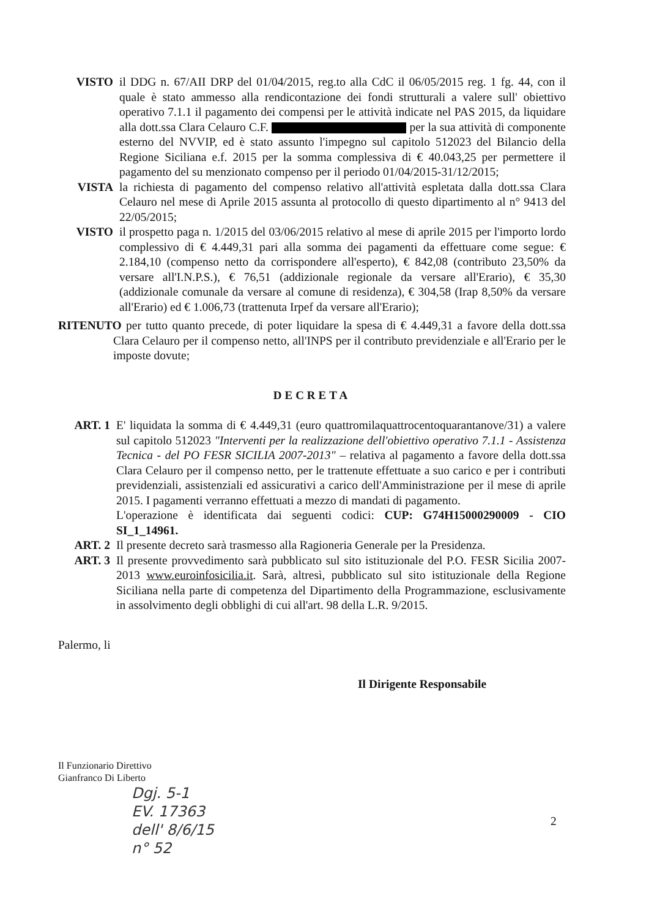VISTO il DDG n. 67/AII DRP del 01/04/2015, reg.to alla CdC il 06/05/2015 reg. 1 fg. 44, con il quale è stato ammesso alla rendicontazione dei fondi strutturali a valere sull' obiettivo operativo 7.1.1 il pagamento dei compensi per le attività indicate nel PAS 2015, da liquidare alla dott.ssa Clara Celauro C.F. per la sua attività di componente esterno del NVVIP, ed è stato assunto l'impegno sul capitolo 512023 del Bilancio della Regione Siciliana e.f. 2015 per la somma complessiva di € 40.043,25 per permettere il pagamento del su menzionato compenso per il periodo 01/04/2015-31/12/2015;
VISTA la richiesta di pagamento del compenso relativo all'attività espletata dalla dott.ssa Clara Celauro nel mese di Aprile 2015 assunta al protocollo di questo dipartimento al n° 9413 del 22/05/2015;
VISTO il prospetto paga n. 1/2015 del 03/06/2015 relativo al mese di aprile 2015 per l'importo lordo complessivo di € 4.449,31 pari alla somma dei pagamenti da effettuare come segue: € 2.184,10 (compenso netto da corrispondere all'esperto), € 842,08 (contributo 23,50% da versare all'I.N.P.S.), € 76,51 (addizionale regionale da versare all'Erario), € 35,30 (addizionale comunale da versare al comune di residenza), € 304,58 (Irap 8,50% da versare all'Erario) ed € 1.006,73 (trattenuta Irpef da versare all'Erario);
RITENUTO per tutto quanto precede, di poter liquidare la spesa di € 4.449,31 a favore della dott.ssa Clara Celauro per il compenso netto, all'INPS per il contributo previdenziale e all'Erario per le imposte dovute;
DECRETA
ART. 1 E' liquidata la somma di € 4.449,31 (euro quattromilaquattrocentoquarantanove/31) a valere sul capitolo 512023 "Interventi per la realizzazione dell'obiettivo operativo 7.1.1 - Assistenza Tecnica - del PO FESR SICILIA 2007-2013" – relativa al pagamento a favore della dott.ssa Clara Celauro per il compenso netto, per le trattenute effettuate a suo carico e per i contributi previdenziali, assistenziali ed assicurativi a carico dell'Amministrazione per il mese di aprile 2015. I pagamenti verranno effettuati a mezzo di mandati di pagamento.
L'operazione è identificata dai seguenti codici: CUP: G74H15000290009 - CIO SI_1_14961.
ART. 2 Il presente decreto sarà trasmesso alla Ragioneria Generale per la Presidenza.
ART. 3 Il presente provvedimento sarà pubblicato sul sito istituzionale del P.O. FESR Sicilia 2007-2013 www.euroinfosicilia.it. Sarà, altresì, pubblicato sul sito istituzionale della Regione Siciliana nella parte di competenza del Dipartimento della Programmazione, esclusivamente in assolvimento degli obblighi di cui all'art. 98 della L.R. 9/2015.
Palermo, li
Il Dirigente Responsabile
Il Funzionario Direttivo
Gianfranco Di Liberto
Dgj. 5-1
EV. 17363
dell' 8/6/15
n° 52
2